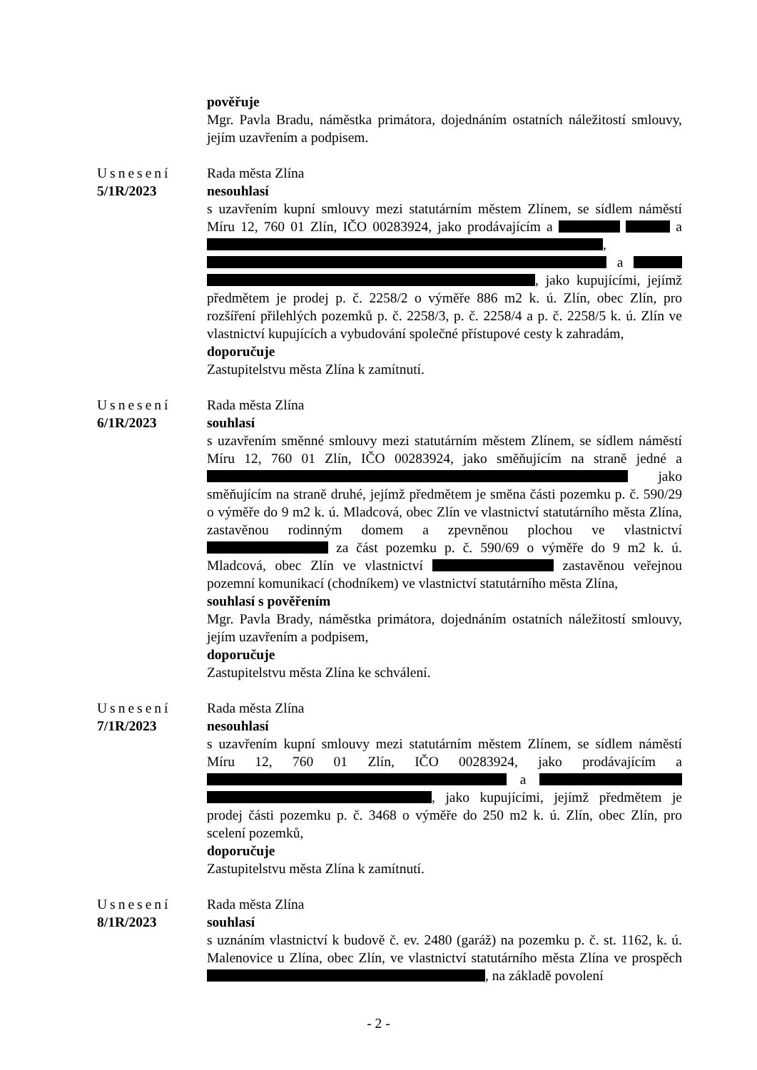pověřuje
Mgr. Pavla Bradu, náměstka primátora, dojednáním ostatních náležitostí smlouvy, jejím uzavřením a podpisem.
Usnesení
5/1R/2023
Rada města Zlína
nesouhlasí
s uzavřením kupní smlouvy mezi statutárním městem Zlínem, se sídlem náměstí Míru 12, 760 01 Zlín, IČO 00283924, jako prodávajícím a a , a , jako kupujícími, jejímž předmětem je prodej p. č. 2258/2 o výměře 886 m2 k. ú. Zlín, obec Zlín, pro rozšíření přilehlých pozemků p. č. 2258/3, p. č. 2258/4 a p. č. 2258/5 k. ú. Zlín ve vlastnictví kupujících a vybudování společné přístupové cesty k zahradám,
doporučuje
Zastupitelstvu města Zlína k zamítnutí.
Usnesení
6/1R/2023
Rada města Zlína
souhlasí
s uzavřením směnné smlouvy mezi statutárním městem Zlínem, se sídlem náměstí Míru 12, 760 01 Zlín, IČO 00283924, jako směňujícím na straně jedné a jako směňujícím na straně druhé, jejímž předmětem je směna části pozemku p. č. 590/29 o výměře do 9 m2 k. ú. Mladcová, obec Zlín ve vlastnictví statutárního města Zlína, zastavěnou rodinným domem a zpevněnou plochou ve vlastnictví za část pozemku p. č. 590/69 o výměře do 9 m2 k. ú. Mladcová, obec Zlín ve vlastnictví zastavěnou veřejnou pozemní komunikací (chodníkem) ve vlastnictví statutárního města Zlína,
souhlasí s pověřením
Mgr. Pavla Brady, náměstka primátora, dojednáním ostatních náležitostí smlouvy, jejím uzavřením a podpisem,
doporučuje
Zastupitelstvu města Zlína ke schválení.
Usnesení
7/1R/2023
Rada města Zlína
nesouhlasí
s uzavřením kupní smlouvy mezi statutárním městem Zlínem, se sídlem náměstí Míru 12, 760 01 Zlín, IČO 00283924, jako prodávajícím a a , jako kupujícími, jejímž předmětem je prodej části pozemku p. č. 3468 o výměře do 250 m2 k. ú. Zlín, obec Zlín, pro scelení pozemků,
doporučuje
Zastupitelstvu města Zlína k zamítnutí.
Usnesení
8/1R/2023
Rada města Zlína
souhlasí
s uznáním vlastnictví k budově č. ev. 2480 (garáž) na pozemku p. č. st. 1162, k. ú. Malenovice u Zlína, obec Zlín, ve vlastnictví statutárního města Zlína ve prospěch , na základě povolení
- 2 -